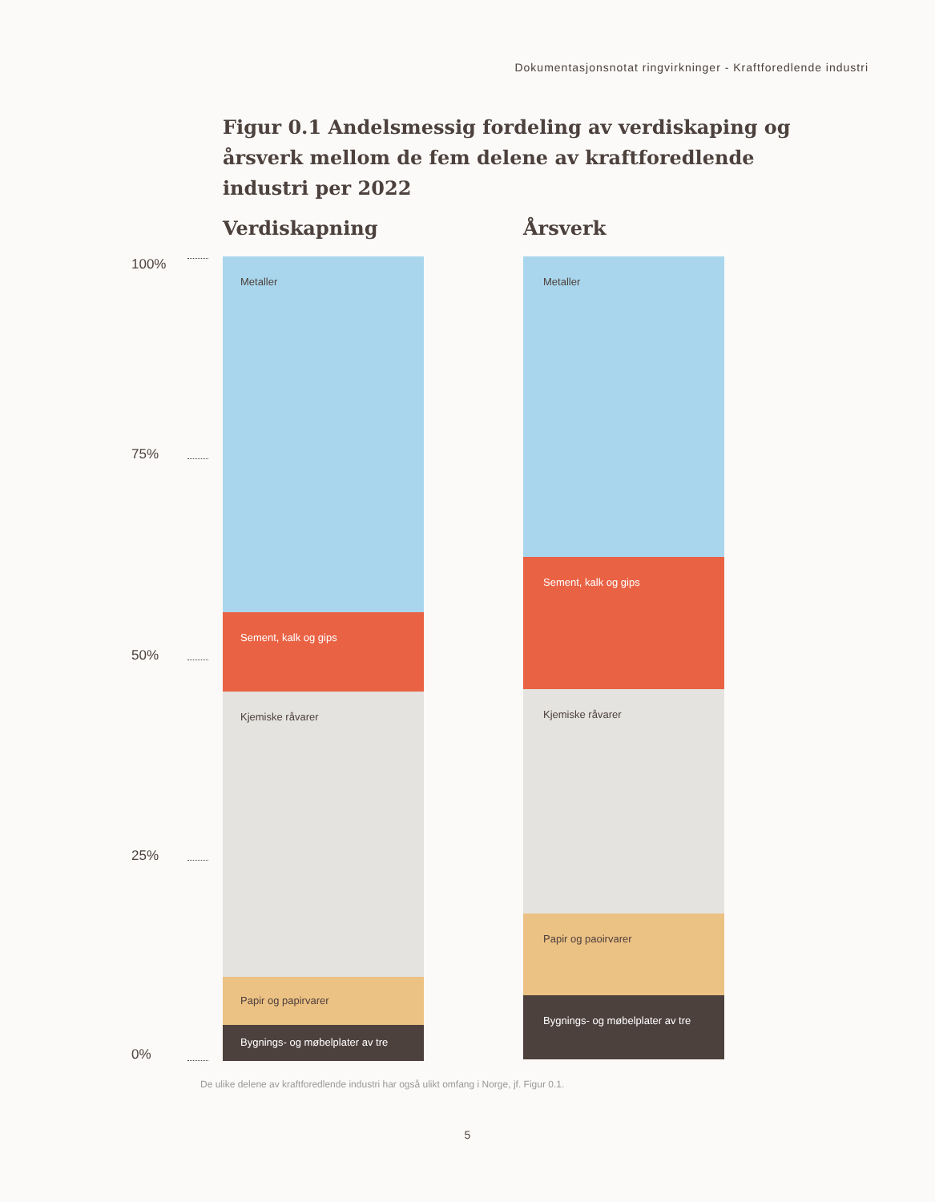Dokumentasjonsnotat ringvirkninger - Kraftforedlende industri
Figur 0.1 Andelsmessig fordeling av verdiskaping og årsverk mellom de fem delene av kraftforedlende industri per 2022
100%
75%
50%
25%
0%
Verdiskapning
Metaller
Sement, kalk og gips
Kjemiske råvarer
Papir og papirvarer
Bygnings- og møbelplater av tre
Årsverk
Metaller
Sement, kalk og gips
Kjemiske råvarer
Papir og paoirvarer
Bygnings- og møbelplater av tre
De ulike delene av kraftforedlende industri har også ulikt omfang i Norge, jf. Figur 0.1.
5